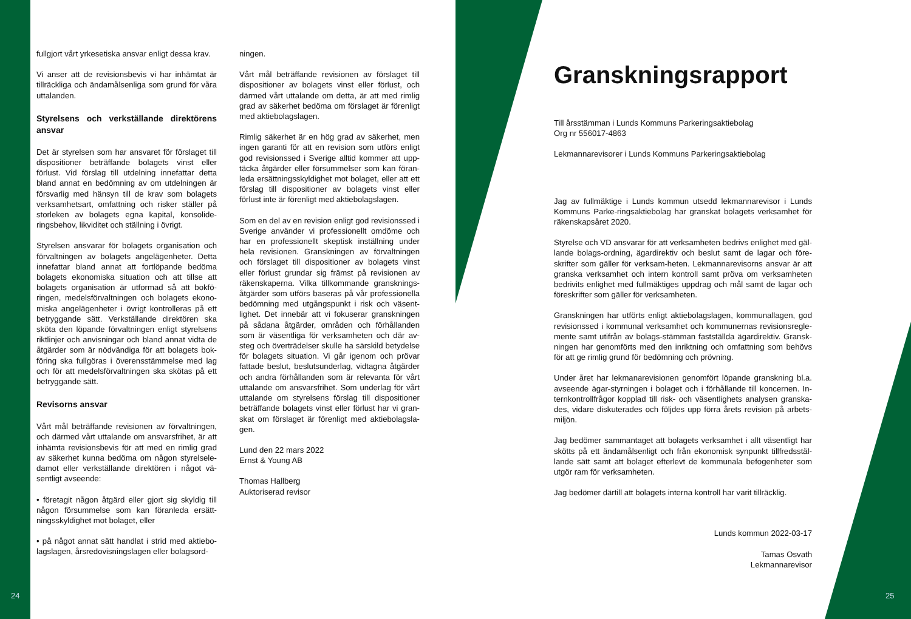fullgjort vårt yrkesetiska ansvar enligt dessa krav.
Vi anser att de revisionsbevis vi har inhämtat är tillräckliga och ändamålsenliga som grund för våra uttalanden.
Styrelsens och verkställande direktörens ansvar
Det är styrelsen som har ansvaret för förslaget till dispositioner beträffande bolagets vinst eller förlust. Vid förslag till utdelning innefattar detta bland annat en bedömning av om utdelningen är försvarlig med hänsyn till de krav som bolagets verksamhetsart, omfattning och risker ställer på storleken av bolagets egna kapital, konsolide-ringsbehov, likviditet och ställning i övrigt.
Styrelsen ansvarar för bolagets organisation och förvaltningen av bolagets angelägenheter. Detta innefattar bland annat att fortlöpande bedöma bolagets ekonomiska situation och att tillse att bolagets organisation är utformad så att bokfö-ringen, medelsförvaltningen och bolagets ekono-miska angelägenheter i övrigt kontrolleras på ett betryggande sätt. Verkställande direktören ska sköta den löpande förvaltningen enligt styrelsens riktlinjer och anvisningar och bland annat vidta de åtgärder som är nödvändiga för att bolagets bok-föring ska fullgöras i överensstämmelse med lag och för att medelsförvaltningen ska skötas på ett betryggande sätt.
Revisorns ansvar
Vårt mål beträffande revisionen av förvaltningen, och därmed vårt uttalande om ansvarsfrihet, är att inhämta revisionsbevis för att med en rimlig grad av säkerhet kunna bedöma om någon styrelsele-damot eller verkställande direktören i något vä-sentligt avseende:
• företagit någon åtgärd eller gjort sig skyldig till någon försummelse som kan föranleda ersätt-ningsskyldighet mot bolaget, eller
• på något annat sätt handlat i strid med aktiebo-lagslagen, årsredovisningslagen eller bolagsord-
ningen.
Vårt mål beträffande revisionen av förslaget till dispositioner av bolagets vinst eller förlust, och därmed vårt uttalande om detta, är att med rimlig grad av säkerhet bedöma om förslaget är förenligt med aktiebolagslagen.
Rimlig säkerhet är en hög grad av säkerhet, men ingen garanti för att en revision som utförs enligt god revisionssed i Sverige alltid kommer att upp-täcka åtgärder eller försummelser som kan föran-leda ersättningsskyldighet mot bolaget, eller att ett förslag till dispositioner av bolagets vinst eller förlust inte är förenligt med aktiebolagslagen.
Som en del av en revision enligt god revisionssed i Sverige använder vi professionellt omdöme och har en professionellt skeptisk inställning under hela revisionen. Granskningen av förvaltningen och förslaget till dispositioner av bolagets vinst eller förlust grundar sig främst på revisionen av räkenskaperna. Vilka tillkommande gransknings-åtgärder som utförs baseras på vår professionella bedömning med utgångspunkt i risk och väsent-lighet. Det innebär att vi fokuserar granskningen på sådana åtgärder, områden och förhållanden som är väsentliga för verksamheten och där av-steg och överträdelser skulle ha särskild betydelse för bolagets situation. Vi går igenom och prövar fattade beslut, beslutsunderlag, vidtagna åtgärder och andra förhållanden som är relevanta för vårt uttalande om ansvarsfrihet. Som underlag för vårt uttalande om styrelsens förslag till dispositioner beträffande bolagets vinst eller förlust har vi gran-skat om förslaget är förenligt med aktiebolagsla-gen.
Lund den 22 mars 2022
Ernst & Young AB
Thomas Hallberg
Auktoriserad revisor
Granskningsrapport
Till årsstämman i Lunds Kommuns Parkeringsaktiebolag
Org nr 556017-4863
Lekmannarevisorer i Lunds Kommuns Parkeringsaktiebolag
Jag av fullmäktige i Lunds kommun utsedd lekmannarevisor i Lunds Kommuns Parke-ringsaktiebolag har granskat bolagets verksamhet för räkenskapsåret 2020.
Styrelse och VD ansvarar för att verksamheten bedrivs enlighet med gäl-lande bolags-ordning, ägardirektiv och beslut samt de lagar och före-skrifter som gäller för verksam-heten. Lekmannarevisorns ansvar är att granska verksamhet och intern kontroll samt pröva om verksamheten bedrivits enlighet med fullmäktiges uppdrag och mål samt de lagar och föreskrifter som gäller för verksamheten.
Granskningen har utförts enligt aktiebolagslagen, kommunallagen, god revisionssed i kommunal verksamhet och kommunernas revisionsregle-mente samt utifrån av bolags-stämman fastställda ägardirektiv. Gransk-ningen har genomförts med den inriktning och omfattning som behövs för att ge rimlig grund för bedömning och prövning.
Under året har lekmanarevisionen genomfört löpande granskning bl.a. avseende ägar-styrningen i bolaget och i förhållande till koncernen. In-ternkontrollfrågor kopplad till risk- och väsentlighets analysen granska-des, vidare diskuterades och följdes upp förra årets revision på arbets-miljön.
Jag bedömer sammantaget att bolagets verksamhet i allt väsentligt har skötts på ett ändamålsenligt och från ekonomisk synpunkt tillfredsstäl-lande sätt samt att bolaget efterlevt de kommunala befogenheter som utgör ram för verksamheten.
Jag bedömer därtill att bolagets interna kontroll har varit tillräcklig.
Lunds kommun 2022-03-17
Tamas Osvath
Lekmannarevisor
24 25